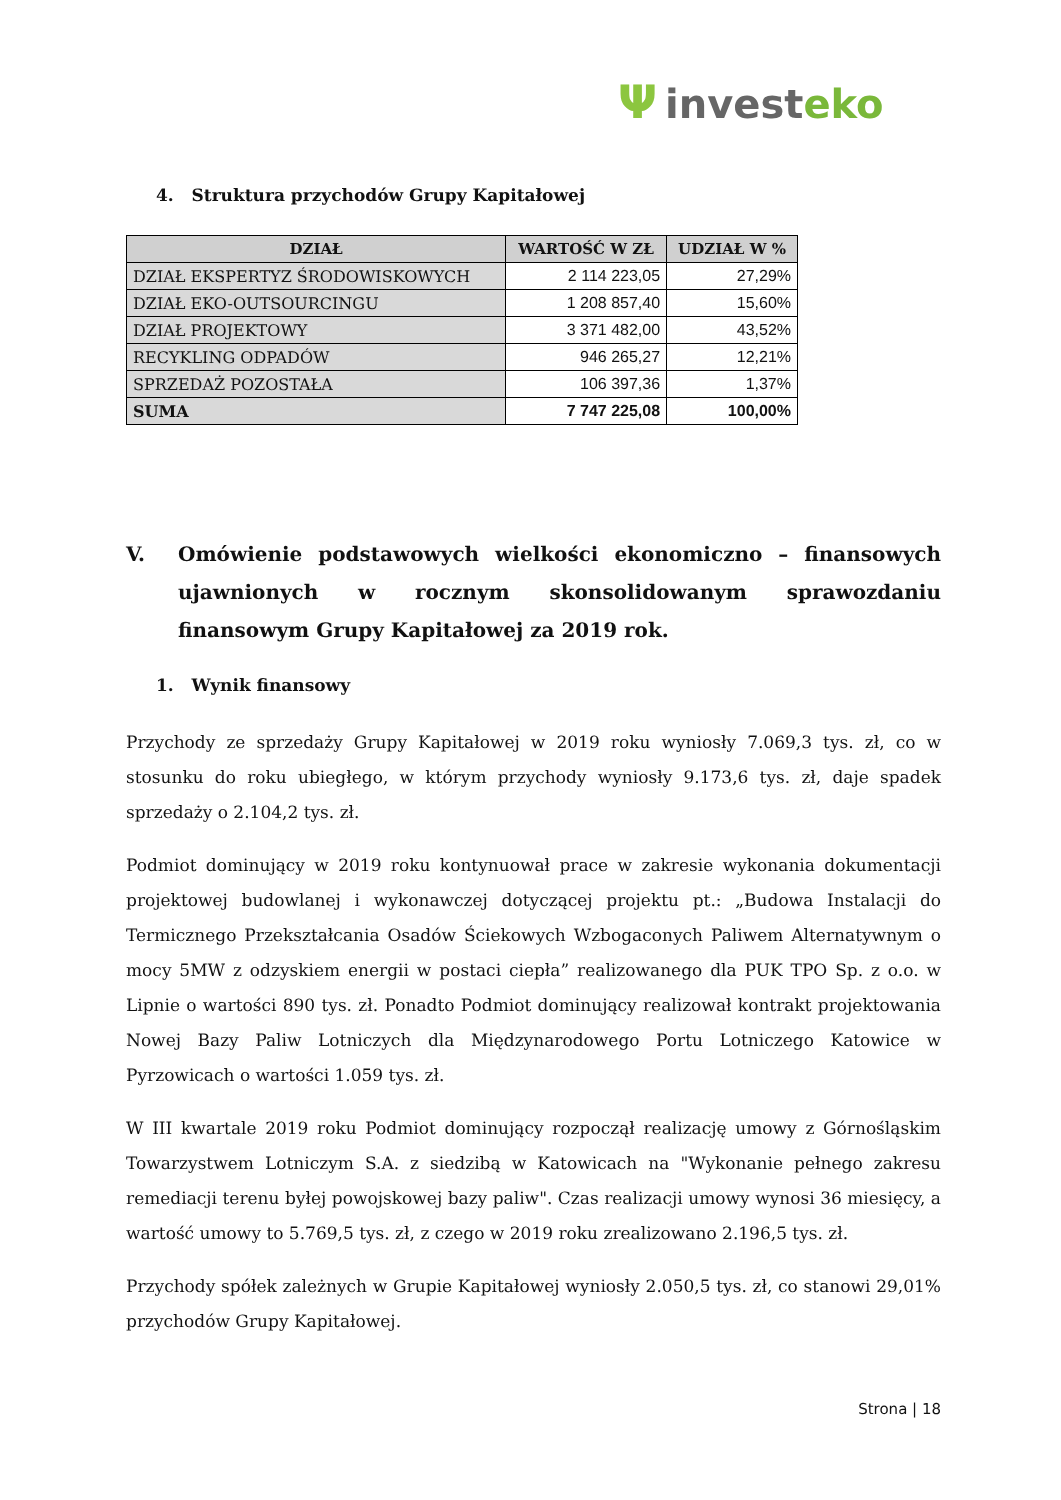Ψinvest eko
4. Struktura przychodów Grupy Kapitałowej
| DZIAŁ | WARTOŚĆ W ZŁ | UDZIAŁ W % |
| --- | --- | --- |
| DZIAŁ EKSPERTYZ ŚRODOWISKOWYCH | 2 114 223,05 | 27,29% |
| DZIAŁ EKO-OUTSOURCINGU | 1 208 857,40 | 15,60% |
| DZIAŁ PROJEKTOWY | 3 371 482,00 | 43,52% |
| RECYKLING ODPADÓW | 946 265,27 | 12,21% |
| SPRZEDAŻ POZOSTAŁA | 106 397,36 | 1,37% |
| SUMA | 7 747 225,08 | 100,00% |
V. Omówienie podstawowych wielkości ekonomiczno – finansowych ujawnionych w rocznym skonsolidowanym sprawozdaniu finansowym Grupy Kapitałowej za 2019 rok.
1. Wynik finansowy
Przychody ze sprzedaży Grupy Kapitałowej w 2019 roku wyniosły 7.069,3 tys. zł, co w stosunku do roku ubiegłego, w którym przychody wyniosły 9.173,6 tys. zł, daje spadek sprzedaży o 2.104,2 tys. zł.
Podmiot dominujący w 2019 roku kontynuował prace w zakresie wykonania dokumentacji projektowej budowlanej i wykonawczej dotyczącej projektu pt.: „Budowa Instalacji do Termicznego Przekształcania Osadów Ściekowych Wzbogaconych Paliwem Alternatywnym o mocy 5MW z odzyskiem energii w postaci ciepła” realizowanego dla PUK TPO Sp. z o.o. w Lipnie o wartości 890 tys. zł. Ponadto Podmiot dominujący realizował kontrakt projektowania Nowej Bazy Paliw Lotniczych dla Międzynarodowego Portu Lotniczego Katowice w Pyrzowicach o wartości 1.059 tys. zł.
W III kwartale 2019 roku Podmiot dominujący rozpoczął realizację umowy z Górnośląskim Towarzystwem Lotniczym S.A. z siedzibą w Katowicach na "Wykonanie pełnego zakresu remediacji terenu byłej powojskowej bazy paliw". Czas realizacji umowy wynosi 36 miesięcy, a wartość umowy to 5.769,5 tys. zł, z czego w 2019 roku zrealizowano 2.196,5 tys. zł.
Przychody spółek zależnych w Grupie Kapitałowej wyniosły 2.050,5 tys. zł, co stanowi 29,01% przychodów Grupy Kapitałowej.
Strona | 18